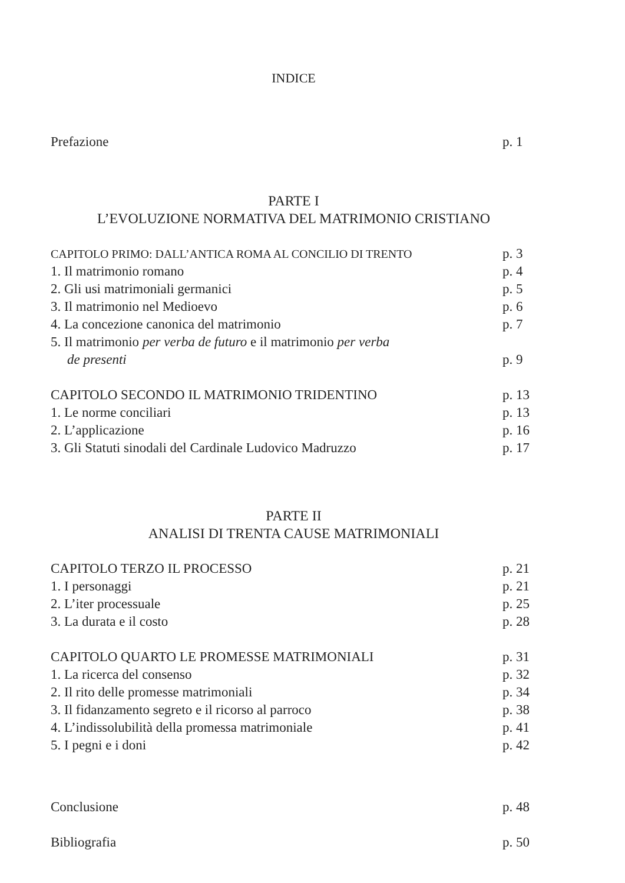INDICE
Prefazione p. 1
PARTE I
L’EVOLUZIONE NORMATIVA DEL MATRIMONIO CRISTIANO
CAPITOLO PRIMO: DALL’ANTICA ROMA AL CONCILIO DI TRENTO p. 3
1. Il matrimonio romano p. 4
2. Gli usi matrimoniali germanici p. 5
3. Il matrimonio nel Medioevo p. 6
4. La concezione canonica del matrimonio p. 7
5. Il matrimonio per verba de futuro e il matrimonio per verba
de presenti p. 9
CAPITOLO SECONDO IL MATRIMONIO TRIDENTINO p. 13
1. Le norme conciliari p. 13
2. L’applicazione p. 16
3. Gli Statuti sinodali del Cardinale Ludovico Madruzzo p. 17
PARTE II
ANALISI DI TRENTA CAUSE MATRIMONIALI
CAPITOLO TERZO IL PROCESSO p. 21
1. I personaggi p. 21
2. L’iter processuale p. 25
3. La durata e il costo p. 28
CAPITOLO QUARTO LE PROMESSE MATRIMONIALI p. 31
1. La ricerca del consenso p. 32
2. Il rito delle promesse matrimoniali p. 34
3. Il fidanzamento segreto e il ricorso al parroco p. 38
4. L’indissolubilità della promessa matrimoniale p. 41
5. I pegni e i doni p. 42
Conclusione p. 48
Bibliografia p. 50